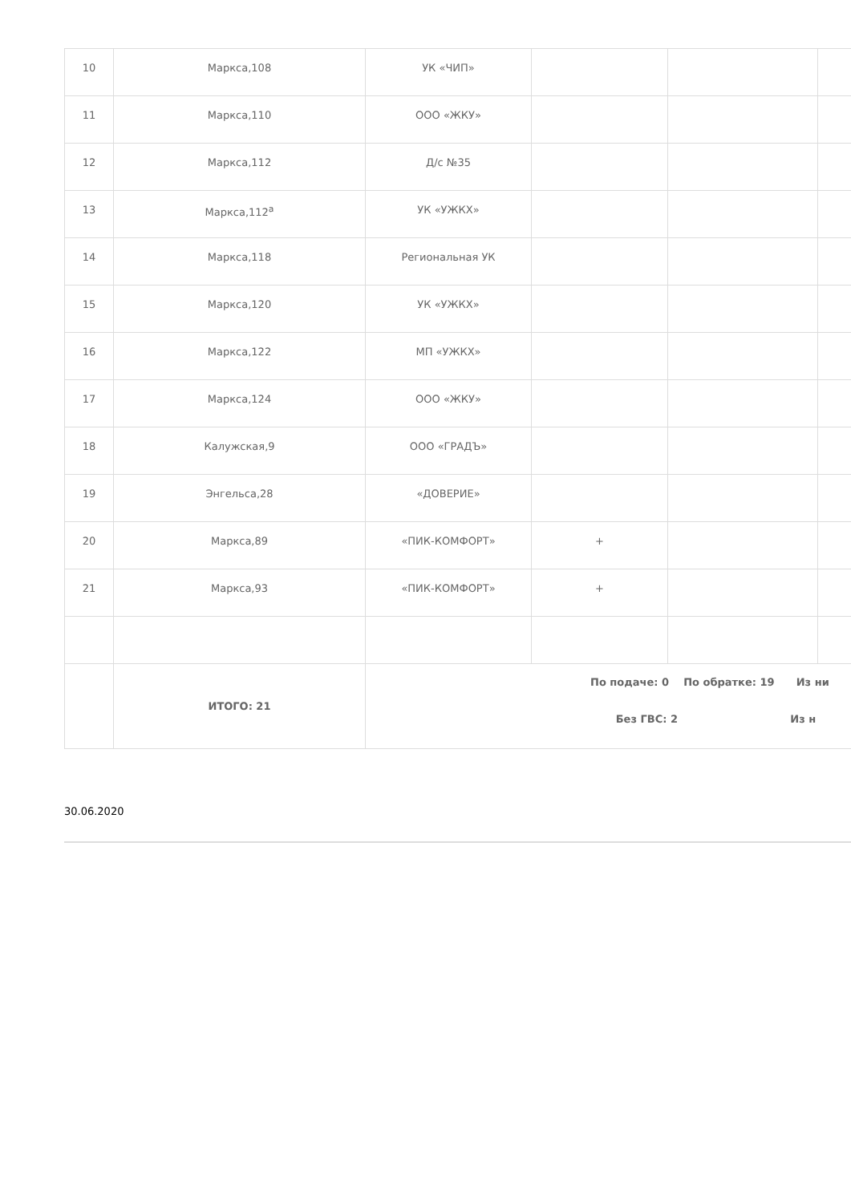| 10 | Маркса,108 | УК «ЧИП» | | | |
| 11 | Маркса,110 | ООО «ЖКУ» | | | |
| 12 | Маркса,112 | Д/с №35 | | | |
| 13 | Маркса,112<sup>а</sup> | УК «УЖКХ» | | | |
| 14 | Маркса,118 | Региональная УК | | | |
| 15 | Маркса,120 | УК «УЖКХ» | | | |
| 16 | Маркса,122 | МП «УЖКХ» | | | |
| 17 | Маркса,124 | ООО «ЖКУ» | | | |
| 18 | Калужская,9 | ООО «ГРАДЪ» | | | |
| 19 | Энгельса,28 | «ДОВЕРИЕ» | | | |
| 20 | Маркса,89 | «ПИК-КОМФОРТ» | + | | |
| 21 | Маркса,93 | «ПИК-КОМФОРТ» | + | | |
| | ИТОГО: 21 | По подаче: 0 По обратке: 19 Из ни Без ГВС: 2 Из н | | | |
30.06.2020